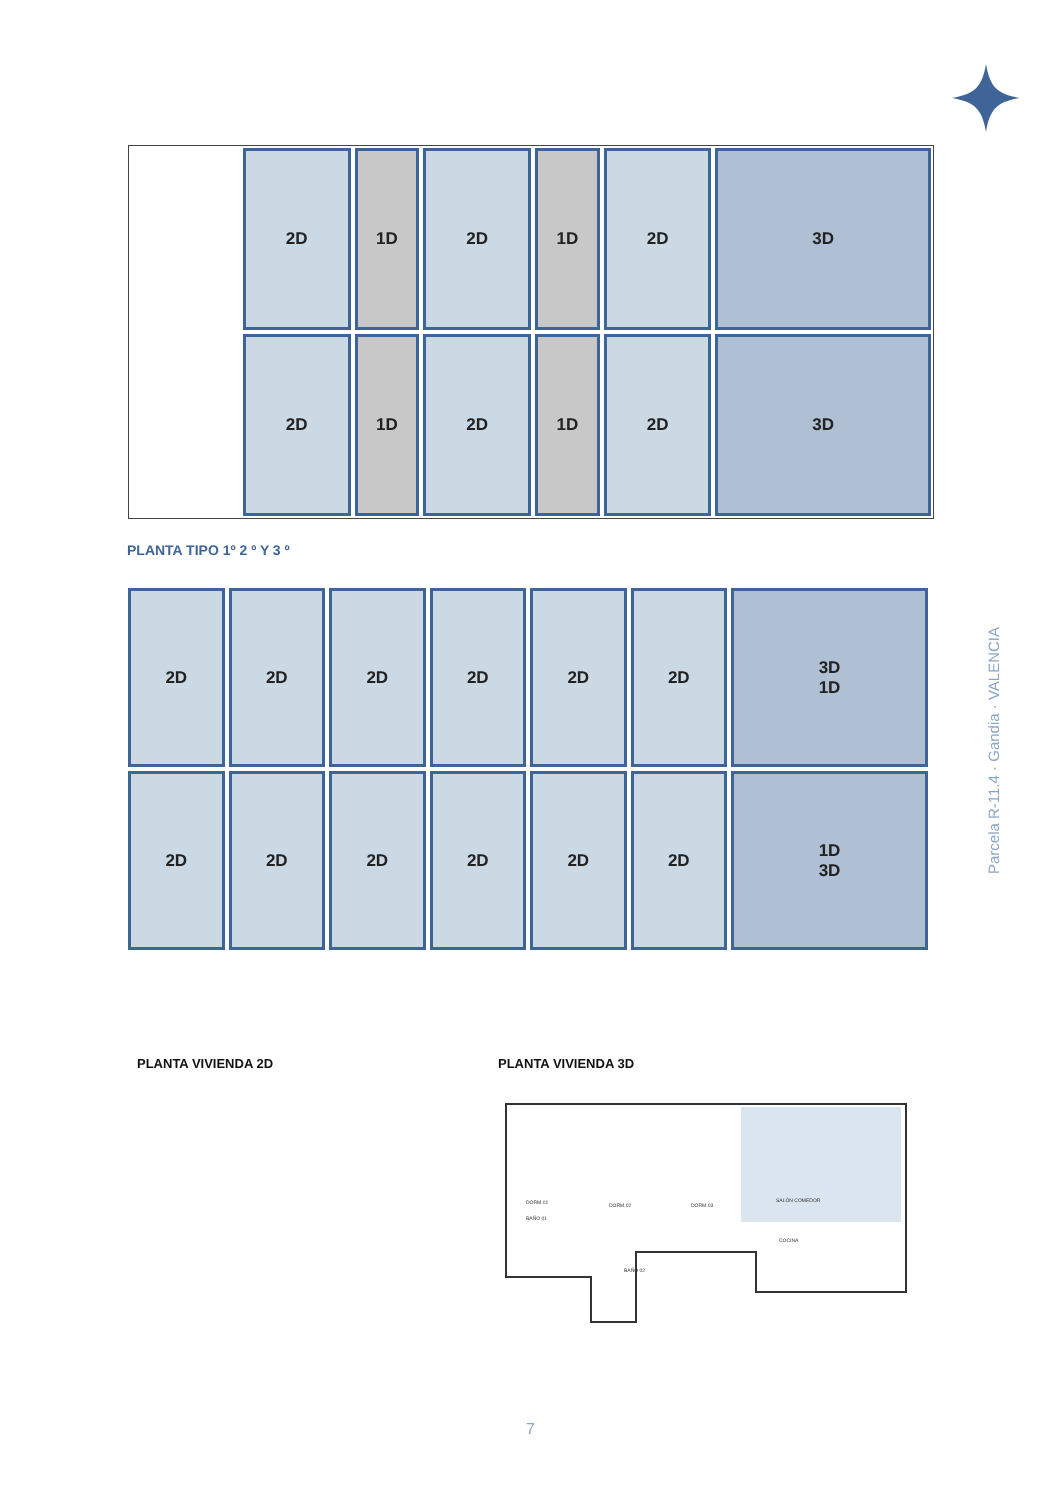2D
1D
2D
1D
2D
3D
2D
1D
2D
1D
2D
3D
PLANTA TIPO 1º 2 º Y 3 º
2D
2D
2D
2D
2D
2D
3D
1D
2D
2D
2D
2D
2D
2D
1D
3D
Parcela R-11.4 · Gandia · VALENCIA
PLANTA VIVIENDA 2D PLANTA VIVIENDA 3D
DORM.01
BAÑO 01
DORM.02
DORM.03
SALÓN COMEDOR
COCINA
BAÑO 02
7